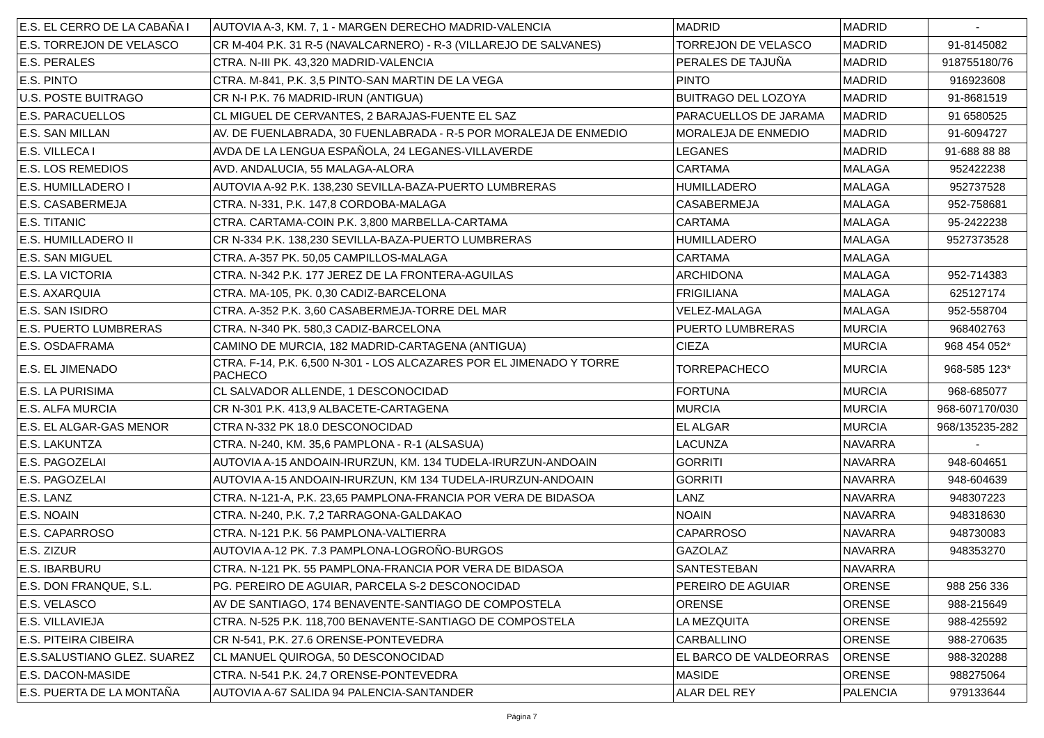| E.S. EL CERRO DE LA CABAÑA I | AUTOVIA A-3, KM. 7, 1 - MARGEN DERECHO MADRID-VALENCIA | MADRID | MADRID | - |
| E.S. TORREJON DE VELASCO | CR M-404 P.K. 31 R-5 (NAVALCARNERO) - R-3 (VILLAREJO DE SALVANES) | TORREJON DE VELASCO | MADRID | 91-8145082 |
| E.S. PERALES | CTRA. N-III PK. 43,320 MADRID-VALENCIA | PERALES DE TAJUÑA | MADRID | 918755180/76 |
| E.S. PINTO | CTRA. M-841, P.K. 3,5 PINTO-SAN MARTIN DE LA VEGA | PINTO | MADRID | 916923608 |
| U.S. POSTE BUITRAGO | CR N-I P.K. 76 MADRID-IRUN (ANTIGUA) | BUITRAGO DEL LOZOYA | MADRID | 91-8681519 |
| E.S. PARACUELLOS | CL MIGUEL DE CERVANTES, 2 BARAJAS-FUENTE EL SAZ | PARACUELLOS DE JARAMA | MADRID | 91 6580525 |
| E.S. SAN MILLAN | AV. DE FUENLABRADA, 30 FUENLABRADA - R-5 POR MORALEJA DE ENMEDIO | MORALEJA DE ENMEDIO | MADRID | 91-6094727 |
| E.S. VILLECA I | AVDA DE LA LENGUA ESPAÑOLA, 24 LEGANES-VILLAVERDE | LEGANES | MADRID | 91-688 88 88 |
| E.S. LOS REMEDIOS | AVD. ANDALUCIA, 55 MALAGA-ALORA | CARTAMA | MALAGA | 952422238 |
| E.S. HUMILLADERO I | AUTOVIA A-92 P.K. 138,230 SEVILLA-BAZA-PUERTO LUMBRERAS | HUMILLADERO | MALAGA | 952737528 |
| E.S. CASABERMEJA | CTRA. N-331, P.K. 147,8 CORDOBA-MALAGA | CASABERMEJA | MALAGA | 952-758681 |
| E.S. TITANIC | CTRA. CARTAMA-COIN P.K. 3,800 MARBELLA-CARTAMA | CARTAMA | MALAGA | 95-2422238 |
| E.S. HUMILLADERO II | CR N-334 P.K. 138,230 SEVILLA-BAZA-PUERTO LUMBRERAS | HUMILLADERO | MALAGA | 9527373528 |
| E.S. SAN MIGUEL | CTRA. A-357 PK. 50,05 CAMPILLOS-MALAGA | CARTAMA | MALAGA | |
| E.S. LA VICTORIA | CTRA. N-342 P.K. 177 JEREZ DE LA FRONTERA-AGUILAS | ARCHIDONA | MALAGA | 952-714383 |
| E.S. AXARQUIA | CTRA. MA-105, PK. 0,30 CADIZ-BARCELONA | FRIGILIANA | MALAGA | 625127174 |
| E.S. SAN ISIDRO | CTRA. A-352 P.K. 3,60 CASABERMEJA-TORRE DEL MAR | VELEZ-MALAGA | MALAGA | 952-558704 |
| E.S. PUERTO LUMBRERAS | CTRA. N-340 PK. 580,3 CADIZ-BARCELONA | PUERTO LUMBRERAS | MURCIA | 968402763 |
| E.S. OSDAFRAMA | CAMINO DE MURCIA, 182 MADRID-CARTAGENA (ANTIGUA) | CIEZA | MURCIA | 968 454 052* |
| E.S. EL JIMENADO | CTRA. F-14, P.K. 6,500 N-301 - LOS ALCAZARES POR EL JIMENADO Y TORRE PACHECO | TORREPACHECO | MURCIA | 968-585 123* |
| E.S. LA PURISIMA | CL SALVADOR ALLENDE, 1 DESCONOCIDAD | FORTUNA | MURCIA | 968-685077 |
| E.S. ALFA MURCIA | CR N-301 P.K. 413,9 ALBACETE-CARTAGENA | MURCIA | MURCIA | 968-607170/030 |
| E.S. EL ALGAR-GAS MENOR | CTRA N-332 PK 18.0 DESCONOCIDAD | EL ALGAR | MURCIA | 968/135235-282 |
| E.S. LAKUNTZA | CTRA. N-240, KM. 35,6 PAMPLONA - R-1 (ALSASUA) | LACUNZA | NAVARRA | - |
| E.S. PAGOZELAI | AUTOVIA A-15 ANDOAIN-IRURZUN, KM. 134 TUDELA-IRURZUN-ANDOAIN | GORRITI | NAVARRA | 948-604651 |
| E.S. PAGOZELAI | AUTOVIA A-15 ANDOAIN-IRURZUN, KM 134 TUDELA-IRURZUN-ANDOAIN | GORRITI | NAVARRA | 948-604639 |
| E.S. LANZ | CTRA. N-121-A, P.K. 23,65 PAMPLONA-FRANCIA POR VERA DE BIDASOA | LANZ | NAVARRA | 948307223 |
| E.S. NOAIN | CTRA. N-240, P.K. 7,2 TARRAGONA-GALDAKAO | NOAIN | NAVARRA | 948318630 |
| E.S. CAPARROSO | CTRA. N-121 P.K. 56 PAMPLONA-VALTIERRA | CAPARROSO | NAVARRA | 948730083 |
| E.S. ZIZUR | AUTOVIA A-12 PK. 7.3 PAMPLONA-LOGROÑO-BURGOS | GAZOLAZ | NAVARRA | 948353270 |
| E.S. IBARBURU | CTRA. N-121 PK. 55 PAMPLONA-FRANCIA POR VERA DE BIDASOA | SANTESTEBAN | NAVARRA | |
| E.S. DON FRANQUE, S.L. | PG. PEREIRO DE AGUIAR, PARCELA S-2 DESCONOCIDAD | PEREIRO DE AGUIAR | ORENSE | 988 256 336 |
| E.S. VELASCO | AV DE SANTIAGO, 174 BENAVENTE-SANTIAGO DE COMPOSTELA | ORENSE | ORENSE | 988-215649 |
| E.S. VILLAVIEJA | CTRA. N-525 P.K. 118,700 BENAVENTE-SANTIAGO DE COMPOSTELA | LA MEZQUITA | ORENSE | 988-425592 |
| E.S. PITEIRA CIBEIRA | CR N-541, P.K. 27.6 ORENSE-PONTEVEDRA | CARBALLINO | ORENSE | 988-270635 |
| E.S.SALUSTIANO GLEZ. SUAREZ | CL MANUEL QUIROGA, 50 DESCONOCIDAD | EL BARCO DE VALDEORRAS | ORENSE | 988-320288 |
| E.S. DACON-MASIDE | CTRA. N-541 P.K. 24,7 ORENSE-PONTEVEDRA | MASIDE | ORENSE | 988275064 |
| E.S. PUERTA DE LA MONTAÑA | AUTOVIA A-67 SALIDA 94 PALENCIA-SANTANDER | ALAR DEL REY | PALENCIA | 979133644 |
Página 7